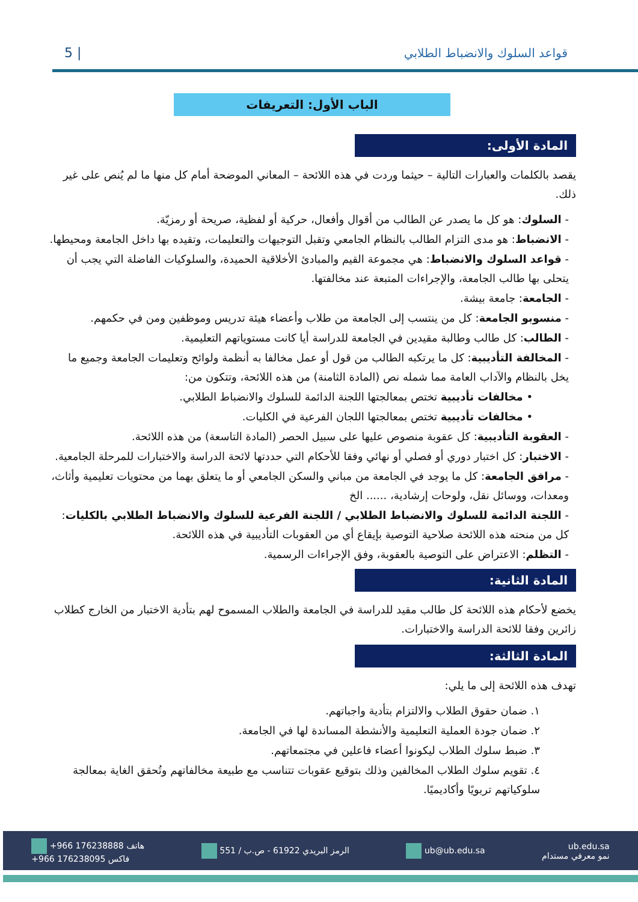قواعد السلوك والانضباط الطلابي | 5
الباب الأول: التعريفات
المادة الأولى:
يقصد بالكلمات والعبارات التالية – حيثما وردت في هذه اللائحة – المعاني الموضحة أمام كل منها ما لم يُنص على غير ذلك.
- السلوك: هو كل ما يصدر عن الطالب من أقوال وأفعال، حركية أو لفظية، صريحة أو رمزيّة.
- الانضباط: هو مدى التزام الطالب بالنظام الجامعي وتقبل التوجيهات والتعليمات، وتقيده بها داخل الجامعة ومحيطها.
- قواعد السلوك والانضباط: هي مجموعة القيم والمبادئ الأخلاقية الحميدة، والسلوكيات الفاضلة التي يجب أن يتحلى بها طالب الجامعة، والإجراءات المتبعة عند مخالفتها.
- الجامعة: جامعة بيشة.
- منسوبو الجامعة: كل من ينتسب إلى الجامعة من طلاب وأعضاء هيئة تدريس وموظفين ومن في حكمهم.
- الطالب: كل طالب وطالبة مقيدين في الجامعة للدراسة أيا كانت مستوياتهم التعليمية.
- المخالفة التأديبية: كل ما يرتكبه الطالب من قول أو عمل مخالفا به أنظمة ولوائح وتعليمات الجامعة وجميع ما يخل بالنظام والآداب العامة مما شمله نص (المادة الثامنة) من هذه اللائحة، وتتكون من:
• مخالفات تأديبية تختص بمعالجتها اللجنة الدائمة للسلوك والانضباط الطلابي.
• مخالفات تأديبية تختص بمعالجتها اللجان الفرعية في الكليات.
- العقوبة التأديبية: كل عقوبة منصوص عليها على سبيل الحصر (المادة التاسعة) من هذه اللائحة.
- الاختبار: كل اختبار دوري أو فصلي أو نهائي وفقا للأحكام التي حددتها لائحة الدراسة والاختبارات للمرحلة الجامعية.
- مرافق الجامعة: كل ما يوجد في الجامعة من مباني والسكن الجامعي أو ما يتعلق بهما من محتويات تعليمية وأثاث، ومعدات، ووسائل نقل، ولوحات إرشادية، ...... الخ
- اللجنة الدائمة للسلوك والانضباط الطلابي / اللجنة الفرعية للسلوك والانضباط الطلابي بالكليات: كل من منحته هذه اللائحة صلاحية التوصية بإيقاع أي من العقوبات التأديبية في هذه اللائحة.
- التظلم: الاعتراض على التوصية بالعقوبة، وفق الإجراءات الرسمية.
المادة الثانية:
يخضع لأحكام هذه اللائحة كل طالب مقيد للدراسة في الجامعة والطلاب المسموح لهم بتأدية الاختبار من الخارج كطلاب زائرين وفقا للائحة الدراسة والاختبارات.
المادة الثالثة:
تهدف هذه اللائحة إلى ما يلي:
١. ضمان حقوق الطلاب والالتزام بتأدية واجباتهم.
٢. ضمان جودة العملية التعليمية والأنشطة المساندة لها في الجامعة.
٣. ضبط سلوك الطلاب ليكونوا أعضاء فاعلين في مجتمعاتهم.
٤. تقويم سلوك الطلاب المخالفين وذلك بتوقيع عقوبات تتناسب مع طبيعة مخالفاتهم وتُحقق الغاية بمعالجة سلوكياتهم تربويًا وأكاديميًا.
+966 176238888 هاتف
+966 176238095 فاكس الرمز البريدي 61922 - ص.ب / 551 ub@ub.edu.sa ub.edu.sa
نمو معرفي مستدام